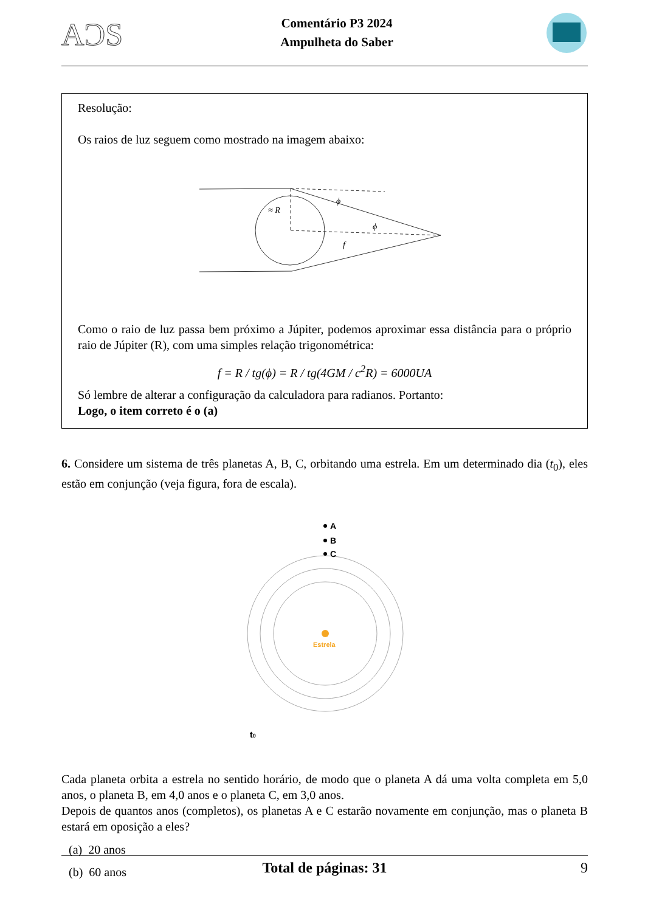AƆS
Comentário P3 2024
Ampulheta do Saber
Resolução:
Os raios de luz seguem como mostrado na imagem abaixo:
≈ R
ϕ
ϕ
f
Como o raio de luz passa bem próximo a Júpiter, podemos aproximar essa distância para o próprio raio de Júpiter (R), com uma simples relação trigonométrica:
f = R / tg(ϕ) = R / tg(4GM / c<sup>2</sup>R) = 6000UA
Só lembre de alterar a configuração da calculadora para radianos. Portanto:
Logo, o item correto é o (a)
6. Considere um sistema de três planetas A, B, C, orbitando uma estrela. Em um determinado dia (t<sub>0</sub>), eles estão em conjunção (veja figura, fora de escala).
A
B
C
Estrela
t0
Cada planeta orbita a estrela no sentido horário, de modo que o planeta A dá uma volta completa em 5,0 anos, o planeta B, em 4,0 anos e o planeta C, em 3,0 anos.
Depois de quantos anos (completos), os planetas A e C estarão novamente em conjunção, mas o planeta B estará em oposição a eles?
(a) 20 anos
(b) 60 anos
Total de páginas: 31 9